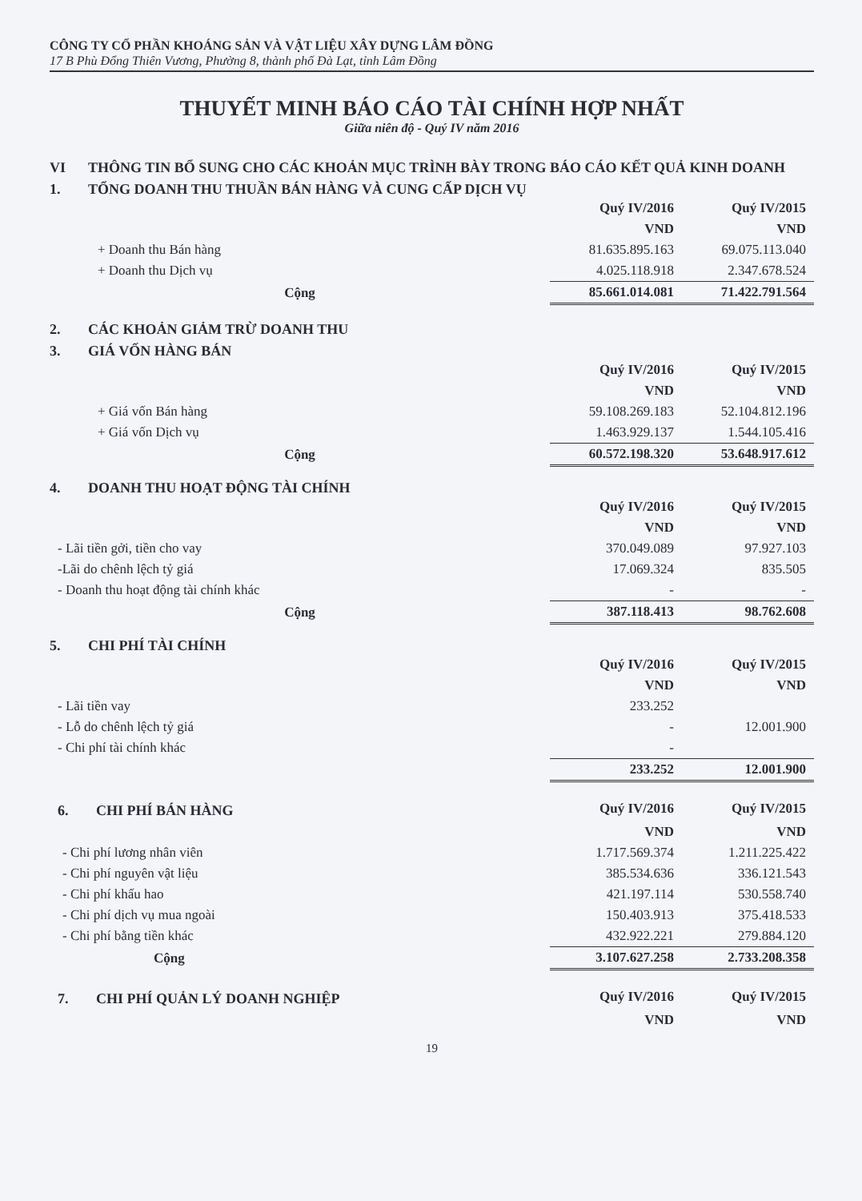CÔNG TY CỔ PHẦN KHOÁNG SẢN VÀ VẬT LIỆU XÂY DỰNG LÂM ĐỒNG
17 B Phù Đổng Thiên Vương, Phường 8, thành phố Đà Lạt, tỉnh Lâm Đồng
THUYẾT MINH BÁO CÁO TÀI CHÍNH HỢP NHẤT
Giữa niên độ - Quý IV năm 2016
VI THÔNG TIN BỔ SUNG CHO CÁC KHOẢN MỤC TRÌNH BÀY TRONG BÁO CÁO KẾT QUẢ KINH DOANH
1. TỔNG DOANH THU THUẦN BÁN HÀNG VÀ CUNG CẤP DỊCH VỤ
| | Quý IV/2016 | Quý IV/2015 |
| | VND | VND |
| + Doanh thu Bán hàng | 81.635.895.163 | 69.075.113.040 |
| + Doanh thu Dịch vụ | 4.025.118.918 | 2.347.678.524 |
| Cộng | 85.661.014.081 | 71.422.791.564 |
2. CÁC KHOẢN GIẢM TRỪ DOANH THU
3. GIÁ VỐN HÀNG BÁN
| | Quý IV/2016 | Quý IV/2015 |
| | VND | VND |
| + Giá vốn Bán hàng | 59.108.269.183 | 52.104.812.196 |
| + Giá vốn Dịch vụ | 1.463.929.137 | 1.544.105.416 |
| Cộng | 60.572.198.320 | 53.648.917.612 |
4. DOANH THU HOẠT ĐỘNG TÀI CHÍNH
| | Quý IV/2016 | Quý IV/2015 |
| | VND | VND |
| - Lãi tiền gởi, tiền cho vay | 370.049.089 | 97.927.103 |
| -Lãi do chênh lệch tỷ giá | 17.069.324 | 835.505 |
| - Doanh thu hoạt động tài chính khác | - | - |
| Cộng | 387.118.413 | 98.762.608 |
5. CHI PHÍ TÀI CHÍNH
| | Quý IV/2016 | Quý IV/2015 |
| | VND | VND |
| - Lãi tiền vay | 233.252 | |
| - Lỗ do chênh lệch tỷ giá | - | 12.001.900 |
| - Chi phí tài chính khác | - | |
| | 233.252 | 12.001.900 |
| 6. CHI PHÍ BÁN HÀNG | Quý IV/2016 | Quý IV/2015 |
| | VND | VND |
| - Chi phí lương nhân viên | 1.717.569.374 | 1.211.225.422 |
| - Chi phí nguyên vật liệu | 385.534.636 | 336.121.543 |
| - Chi phí khấu hao | 421.197.114 | 530.558.740 |
| - Chi phí dịch vụ mua ngoài | 150.403.913 | 375.418.533 |
| - Chi phí bằng tiền khác | 432.922.221 | 279.884.120 |
| Cộng | 3.107.627.258 | 2.733.208.358 |
| 7. CHI PHÍ QUẢN LÝ DOANH NGHIỆP | Quý IV/2016 | Quý IV/2015 |
| | VND | VND |
19